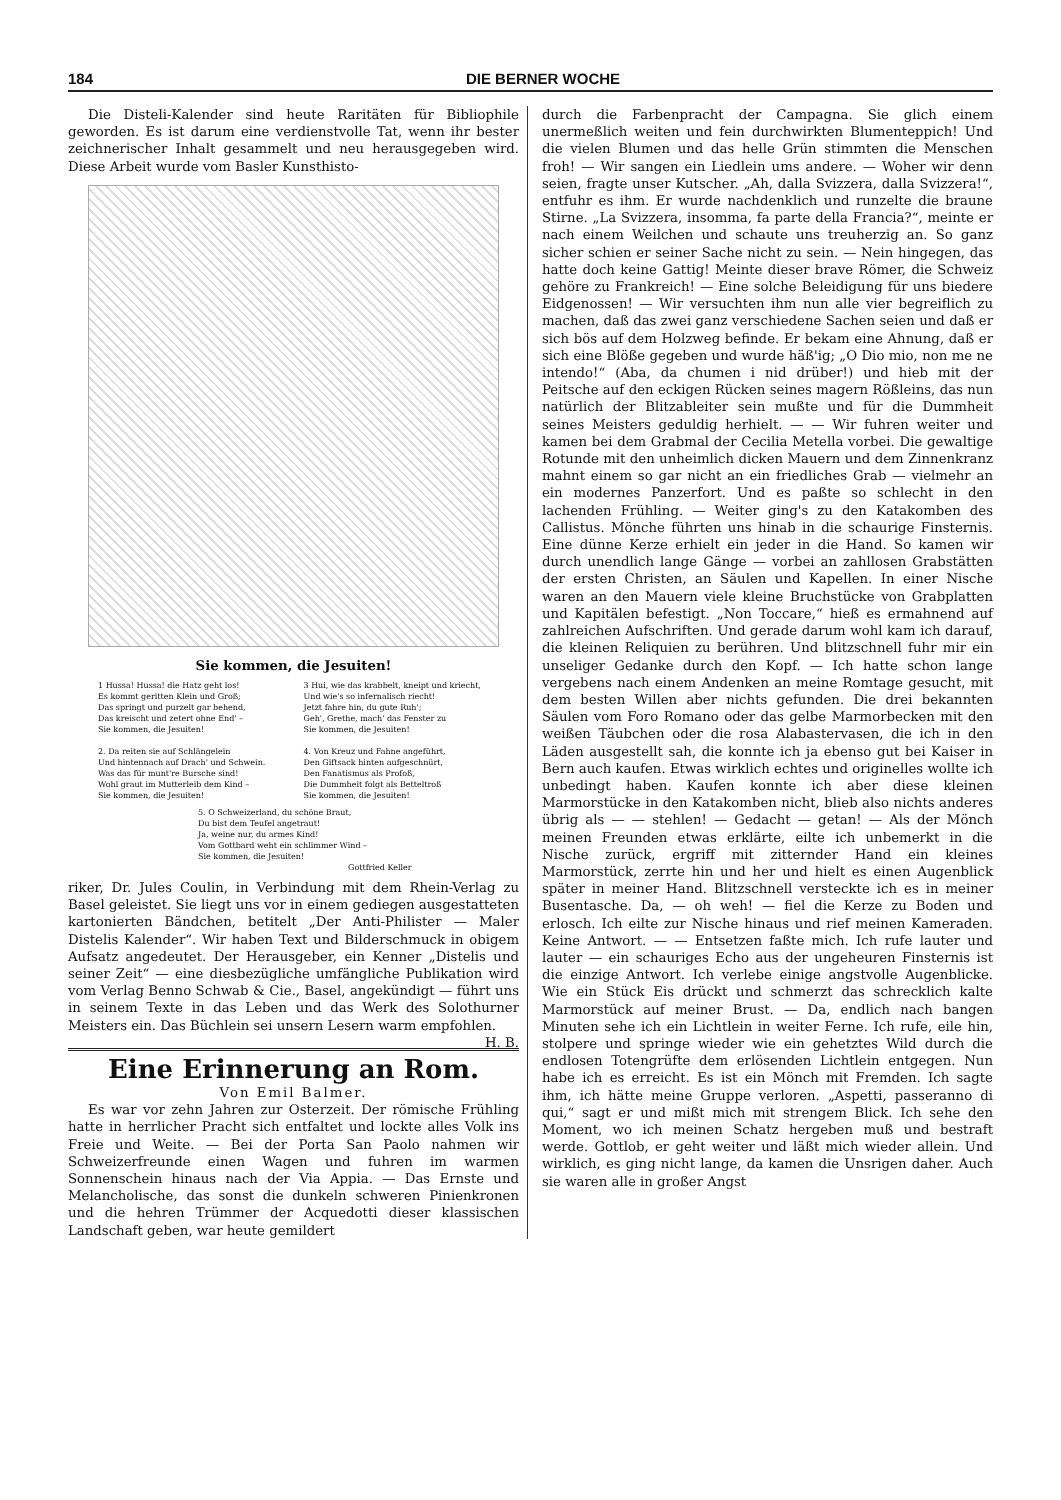184 DIE BERNER WOCHE
Die Disteli-Kalender sind heute Raritäten für Bibliophile geworden. Es ist darum eine verdienstvolle Tat, wenn ihr bester zeichnerischer Inhalt gesammelt und neu herausgegeben wird. Diese Arbeit wurde vom Basler Kunsthisto-
Sie kommen, die Jesuiten!
1 Hussa! Hussa! die Hatz geht los!
Es kommt geritten Klein und Groß;
Das springt und purzelt gar behend,
Das kreischt und zetert ohne End' –
Sie kommen, die Jesuiten!
2. Da reiten sie auf Schlängelein
Und hintennach auf Drach' und Schwein.
Was das für munt're Bursche sind!
Wohl graut im Mutterleib dem Kind –
Sie kommen, die Jesuiten!
3 Hui, wie das krabbelt, kneipt und kriecht,
Und wie's so infernalisch riecht!
Jetzt fahre hin, du gute Ruh';
Geh', Grethe, mach' das Fenster zu
Sie kommen, die Jesuiten!
4. Von Kreuz und Fahne angeführt,
Den Giftsack hinten aufgeschnürt,
Den Fanatismus als Profoß,
Die Dummheit folgt als Betteltroß
Sie kommen, die Jesuiten!
5. O Schweizerland, du schöne Braut,
Du bist dem Teufel angetraut!
Ja, weine nur, du armes Kind!
Vom Gottbard weht ein schlimmer Wind –
Sie kommen, die Jesuiten!
Gottfried Keller
riker, Dr. Jules Coulin, in Verbindung mit dem Rhein-Verlag zu Basel geleistet. Sie liegt uns vor in einem gediegen ausgestatteten kartonierten Bändchen, betitelt „Der Anti-Philister — Maler Distelis Kalender“. Wir haben Text und Bilderschmuck in obigem Aufsatz angedeutet. Der Herausgeber, ein Kenner „Distelis und seiner Zeit“ — eine diesbezügliche umfängliche Publikation wird vom Verlag Benno Schwab & Cie., Basel, angekündigt — führt uns in seinem Texte in das Leben und das Werk des Solothurner Meisters ein. Das Büchlein sei unsern Lesern warm empfohlen. H. B.
Eine Erinnerung an Rom.
Von Emil Balmer.
Es war vor zehn Jahren zur Osterzeit. Der römische Frühling hatte in herrlicher Pracht sich entfaltet und lockte alles Volk ins Freie und Weite. — Bei der Porta San Paolo nahmen wir Schweizerfreunde einen Wagen und fuhren im warmen Sonnenschein hinaus nach der Via Appia. — Das Ernste und Melancholische, das sonst die dunkeln schweren Pinienkronen und die hehren Trümmer der Acquedotti dieser klassischen Landschaft geben, war heute gemildert
durch die Farbenpracht der Campagna. Sie glich einem unermeßlich weiten und fein durchwirkten Blumenteppich! Und die vielen Blumen und das helle Grün stimmten die Menschen froh! — Wir sangen ein Liedlein ums andere. — Woher wir denn seien, fragte unser Kutscher. „Ah, dalla Svizzera, dalla Svizzera!“, entfuhr es ihm. Er wurde nachdenklich und runzelte die braune Stirne. „La Svizzera, insomma, fa parte della Francia?“, meinte er nach einem Weilchen und schaute uns treuherzig an. So ganz sicher schien er seiner Sache nicht zu sein. — Nein hingegen, das hatte doch keine Gattig! Meinte dieser brave Römer, die Schweiz gehöre zu Frankreich! — Eine solche Beleidigung für uns biedere Eidgenossen! — Wir versuchten ihm nun alle vier begreiflich zu machen, daß das zwei ganz verschiedene Sachen seien und daß er sich bös auf dem Holzweg befinde. Er bekam eine Ahnung, daß er sich eine Blöße gegeben und wurde häß'ig; „O Dio mio, non me ne intendo!“ (Aba, da chumen i nid drüber!) und hieb mit der Peitsche auf den eckigen Rücken seines magern Rößleins, das nun natürlich der Blitzableiter sein mußte und für die Dummheit seines Meisters geduldig herhielt. — — Wir fuhren weiter und kamen bei dem Grabmal der Cecilia Metella vorbei. Die gewaltige Rotunde mit den unheimlich dicken Mauern und dem Zinnenkranz mahnt einem so gar nicht an ein friedliches Grab — vielmehr an ein modernes Panzerfort. Und es paßte so schlecht in den lachenden Frühling. — Weiter ging's zu den Katakomben des Callistus. Mönche führten uns hinab in die schaurige Finsternis. Eine dünne Kerze erhielt ein jeder in die Hand. So kamen wir durch unendlich lange Gänge — vorbei an zahllosen Grabstätten der ersten Christen, an Säulen und Kapellen. In einer Nische waren an den Mauern viele kleine Bruchstücke von Grabplatten und Kapitälen befestigt. „Non Toccare,“ hieß es ermahnend auf zahlreichen Aufschriften. Und gerade darum wohl kam ich darauf, die kleinen Reliquien zu berühren. Und blitzschnell fuhr mir ein unseliger Gedanke durch den Kopf. — Ich hatte schon lange vergebens nach einem Andenken an meine Romtage gesucht, mit dem besten Willen aber nichts gefunden. Die drei bekannten Säulen vom Foro Romano oder das gelbe Marmorbecken mit den weißen Täubchen oder die rosa Alabastervasen, die ich in den Läden ausgestellt sah, die konnte ich ja ebenso gut bei Kaiser in Bern auch kaufen. Etwas wirklich echtes und originelles wollte ich unbedingt haben. Kaufen konnte ich aber diese kleinen Marmorstücke in den Katakomben nicht, blieb also nichts anderes übrig als — — stehlen! — Gedacht — getan! — Als der Mönch meinen Freunden etwas erklärte, eilte ich unbemerkt in die Nische zurück, ergriff mit zitternder Hand ein kleines Marmorstück, zerrte hin und her und hielt es einen Augenblick später in meiner Hand. Blitzschnell versteckte ich es in meiner Busentasche. Da, — oh weh! — fiel die Kerze zu Boden und erlosch. Ich eilte zur Nische hinaus und rief meinen Kameraden. Keine Antwort. — — Entsetzen faßte mich. Ich rufe lauter und lauter — ein schauriges Echo aus der ungeheuren Finsternis ist die einzige Antwort. Ich verlebe einige angstvolle Augenblicke. Wie ein Stück Eis drückt und schmerzt das schrecklich kalte Marmorstück auf meiner Brust. — Da, endlich nach bangen Minuten sehe ich ein Lichtlein in weiter Ferne. Ich rufe, eile hin, stolpere und springe wieder wie ein gehetztes Wild durch die endlosen Totengrüfte dem erlösenden Lichtlein entgegen. Nun habe ich es erreicht. Es ist ein Mönch mit Fremden. Ich sagte ihm, ich hätte meine Gruppe verloren. „Aspetti, passeranno di qui,“ sagt er und mißt mich mit strengem Blick. Ich sehe den Moment, wo ich meinen Schatz hergeben muß und bestraft werde. Gottlob, er geht weiter und läßt mich wieder allein. Und wirklich, es ging nicht lange, da kamen die Unsrigen daher. Auch sie waren alle in großer Angst